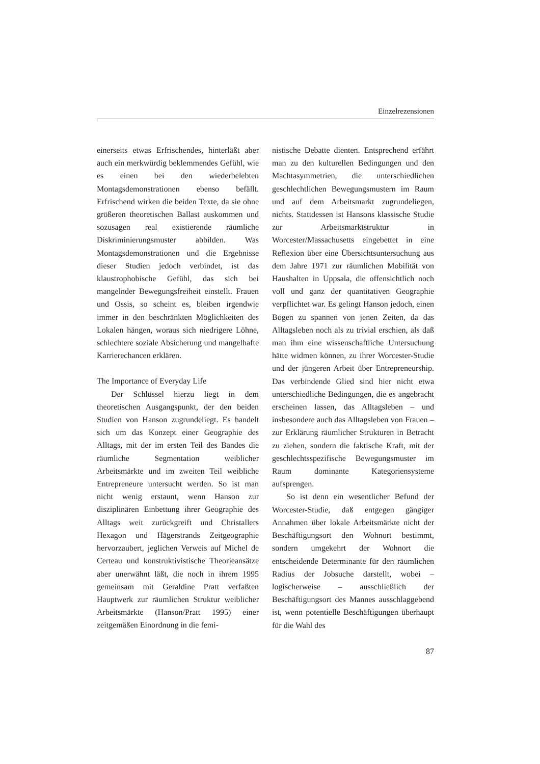Einzelrezensionen
einerseits etwas Erfrischendes, hinterläßt aber auch ein merkwürdig beklemmendes Gefühl, wie es einen bei den wiederbelebten Montagsdemonstrationen ebenso befällt. Erfrischend wirken die beiden Texte, da sie ohne größeren theoretischen Ballast auskommen und sozusagen real existierende räumliche Diskriminierungsmuster abbilden. Was Montagsdemonstrationen und die Ergebnisse dieser Studien jedoch verbindet, ist das klaustrophobische Gefühl, das sich bei mangelnder Bewegungsfreiheit einstellt. Frauen und Ossis, so scheint es, bleiben irgendwie immer in den beschränkten Möglichkeiten des Lokalen hängen, woraus sich niedrigere Löhne, schlechtere soziale Absicherung und mangelhafte Karrierechancen erklären.
The Importance of Everyday Life
Der Schlüssel hierzu liegt in dem theoretischen Ausgangspunkt, der den beiden Studien von Hanson zugrundeliegt. Es handelt sich um das Konzept einer Geographie des Alltags, mit der im ersten Teil des Bandes die räumliche Segmentation weiblicher Arbeitsmärkte und im zweiten Teil weibliche Entrepreneure untersucht werden. So ist man nicht wenig erstaunt, wenn Hanson zur disziplinären Einbettung ihrer Geographie des Alltags weit zurückgreift und Christallers Hexagon und Hägerstrands Zeitgeographie hervorzaubert, jeglichen Verweis auf Michel de Certeau und konstruktivistische Theorieansätze aber unerwähnt läßt, die noch in ihrem 1995 gemeinsam mit Geraldine Pratt verfaßten Hauptwerk zur räumlichen Struktur weiblicher Arbeitsmärkte (Hanson/Pratt 1995) einer zeitgemäßen Einordnung in die femi-
nistische Debatte dienten. Entsprechend erfährt man zu den kulturellen Bedingungen und den Machtasymmetrien, die unterschiedlichen geschlechtlichen Bewegungsmustern im Raum und auf dem Arbeitsmarkt zugrundeliegen, nichts. Stattdessen ist Hansons klassische Studie zur Arbeitsmarktstruktur in Worcester/Massachusetts eingebettet in eine Reflexion über eine Übersichtsuntersuchung aus dem Jahre 1971 zur räumlichen Mobilität von Haushalten in Uppsala, die offensichtlich noch voll und ganz der quantitativen Geographie verpflichtet war. Es gelingt Hanson jedoch, einen Bogen zu spannen von jenen Zeiten, da das Alltagsleben noch als zu trivial erschien, als daß man ihm eine wissenschaftliche Untersuchung hätte widmen können, zu ihrer Worcester-Studie und der jüngeren Arbeit über Entrepreneurship. Das verbindende Glied sind hier nicht etwa unterschiedliche Bedingungen, die es angebracht erscheinen lassen, das Alltagsleben – und insbesondere auch das Alltagsleben von Frauen – zur Erklärung räumlicher Strukturen in Betracht zu ziehen, sondern die faktische Kraft, mit der geschlechtsspezifische Bewegungsmuster im Raum dominante Kategoriensysteme aufsprengen.
So ist denn ein wesentlicher Befund der Worcester-Studie, daß entgegen gängiger Annahmen über lokale Arbeitsmärkte nicht der Beschäftigungsort den Wohnort bestimmt, sondern umgekehrt der Wohnort die entscheidende Determinante für den räumlichen Radius der Jobsuche darstellt, wobei – logischerweise – ausschließlich der Beschäftigungsort des Mannes ausschlaggebend ist, wenn potentielle Beschäftigungen überhaupt für die Wahl des
87